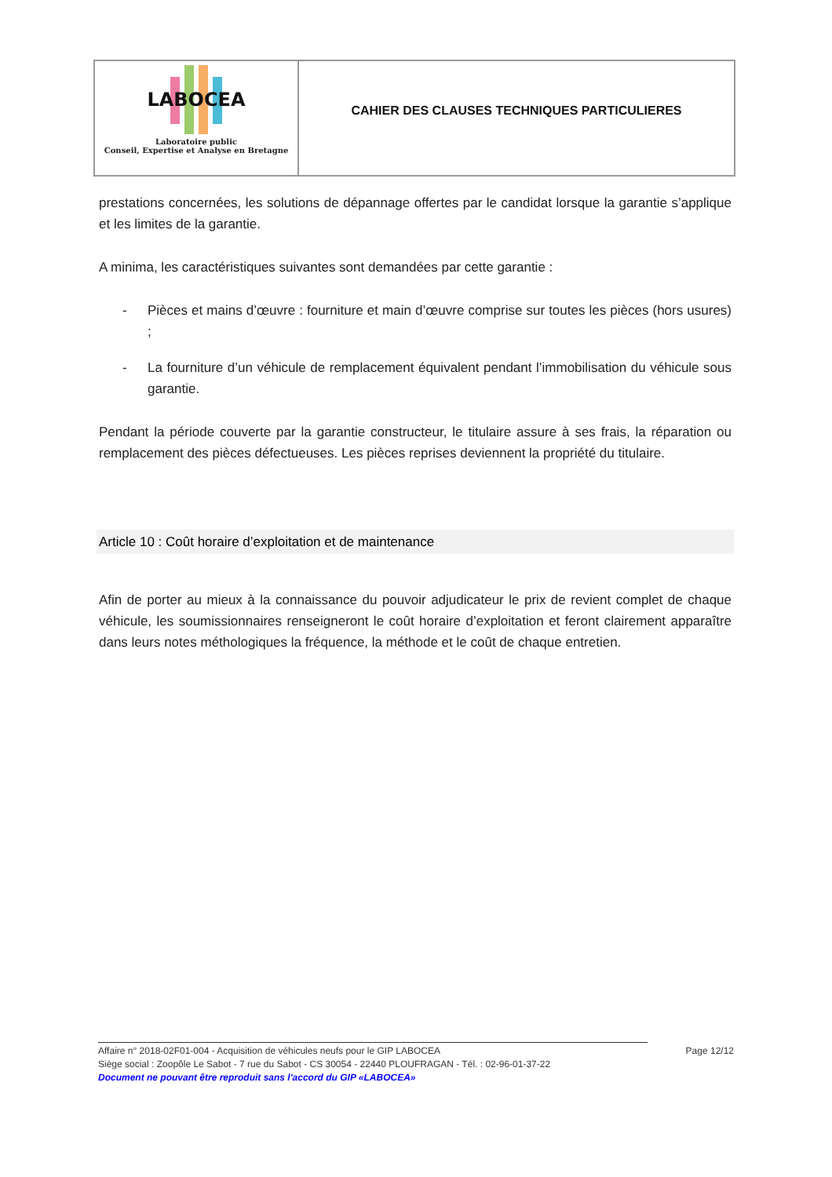LABOCEA
Laboratoire public
Conseil, Expertise et Analyse en Bretagne
CAHIER DES CLAUSES TECHNIQUES PARTICULIERES
prestations concernées, les solutions de dépannage offertes par le candidat lorsque la garantie s’applique et les limites de la garantie.
A minima, les caractéristiques suivantes sont demandées par cette garantie :
- Pièces et mains d’œuvre : fourniture et main d’œuvre comprise sur toutes les pièces (hors usures) ;
- La fourniture d’un véhicule de remplacement équivalent pendant l’immobilisation du véhicule sous garantie.
Pendant la période couverte par la garantie constructeur, le titulaire assure à ses frais, la réparation ou remplacement des pièces défectueuses. Les pièces reprises deviennent la propriété du titulaire.
Article 10 : Coût horaire d’exploitation et de maintenance
Afin de porter au mieux à la connaissance du pouvoir adjudicateur le prix de revient complet de chaque véhicule, les soumissionnaires renseigneront le coût horaire d’exploitation et feront clairement apparaître dans leurs notes méthologiques la fréquence, la méthode et le coût de chaque entretien.
Affaire n° 2018-02F01-004 - Acquisition de véhicules neufs pour le GIP LABOCEA Page 12/12
Siège social : Zoopôle Le Sabot - 7 rue du Sabot - CS 30054 - 22440 PLOUFRAGAN - Tél. : 02-96-01-37-22
Document ne pouvant être reproduit sans l'accord du GIP «LABOCEA»